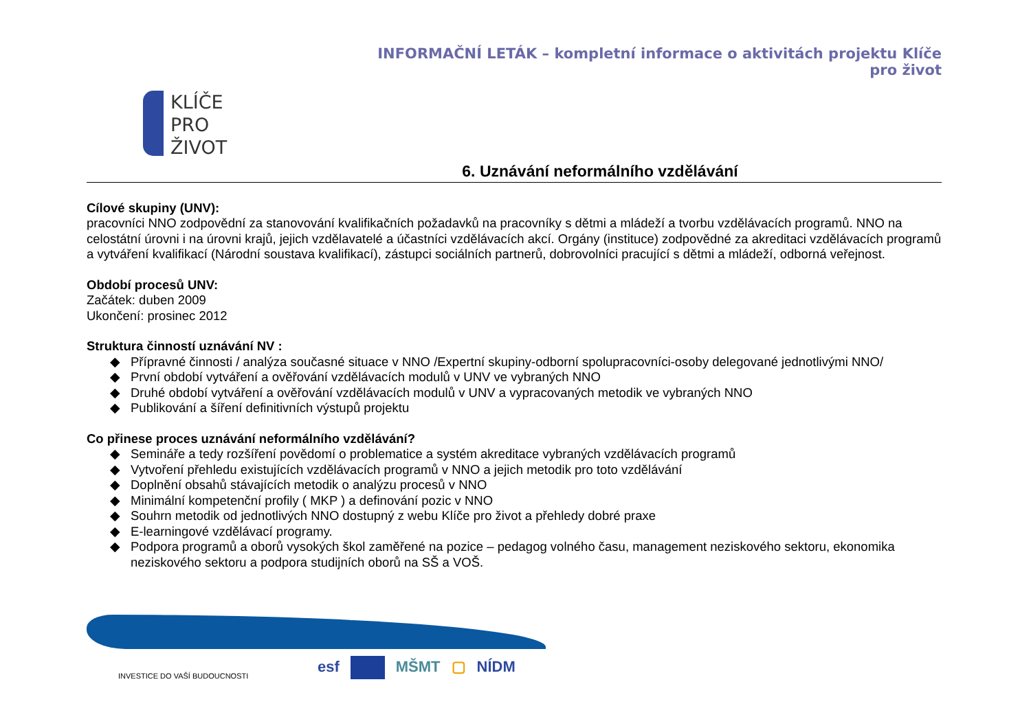INFORMAČNÍ LETÁK – kompletní informace o aktivitách projektu Klíče pro život
KLÍČE
PRO
ŽIVOT
6. Uznávání neformálního vzdělávání
Cílové skupiny (UNV):
pracovníci NNO zodpovědní za stanovování kvalifikačních požadavků na pracovníky s dětmi a mládeží a tvorbu vzdělávacích programů. NNO na celostátní úrovni i na úrovni krajů, jejich vzdělavatelé a účastníci vzdělávacích akcí. Orgány (instituce) zodpovědné za akreditaci vzdělávacích programů a vytváření kvalifikací (Národní soustava kvalifikací), zástupci sociálních partnerů, dobrovolníci pracující s dětmi a mládeží, odborná veřejnost.
Období procesů UNV:
Začátek: duben 2009
Ukončení: prosinec 2012
Struktura činností uznávání NV :
◆ Přípravné činnosti / analýza současné situace v NNO /Expertní skupiny-odborní spolupracovníci-osoby delegované jednotlivými NNO/
◆ První období vytváření a ověřování vzdělávacích modulů v UNV ve vybraných NNO
◆ Druhé období vytváření a ověřování vzdělávacích modulů v UNV a vypracovaných metodik ve vybraných NNO
◆ Publikování a šíření definitivních výstupů projektu
Co přinese proces uznávání neformálního vzdělávání?
◆ Semináře a tedy rozšíření povědomí o problematice a systém akreditace vybraných vzdělávacích programů
◆ Vytvoření přehledu existujících vzdělávacích programů v NNO a jejich metodik pro toto vzdělávání
◆ Doplnění obsahů stávajících metodik o analýzu procesů v NNO
◆ Minimální kompetenční profily ( MKP ) a definování pozic v NNO
◆ Souhrn metodik od jednotlivých NNO dostupný z webu Klíče pro život a přehledy dobré praxe
◆ E-learningové vzdělávací programy.
◆ Podpora programů a oborů vysokých škol zaměřené na pozice – pedagog volného času, management neziskového sektoru, ekonomika neziskového sektoru a podpora studijních oborů na SŠ a VOŠ.
INVESTICE DO VAŠÍ BUDOUCNOSTI
esf MŠMT ▢ NÍDM